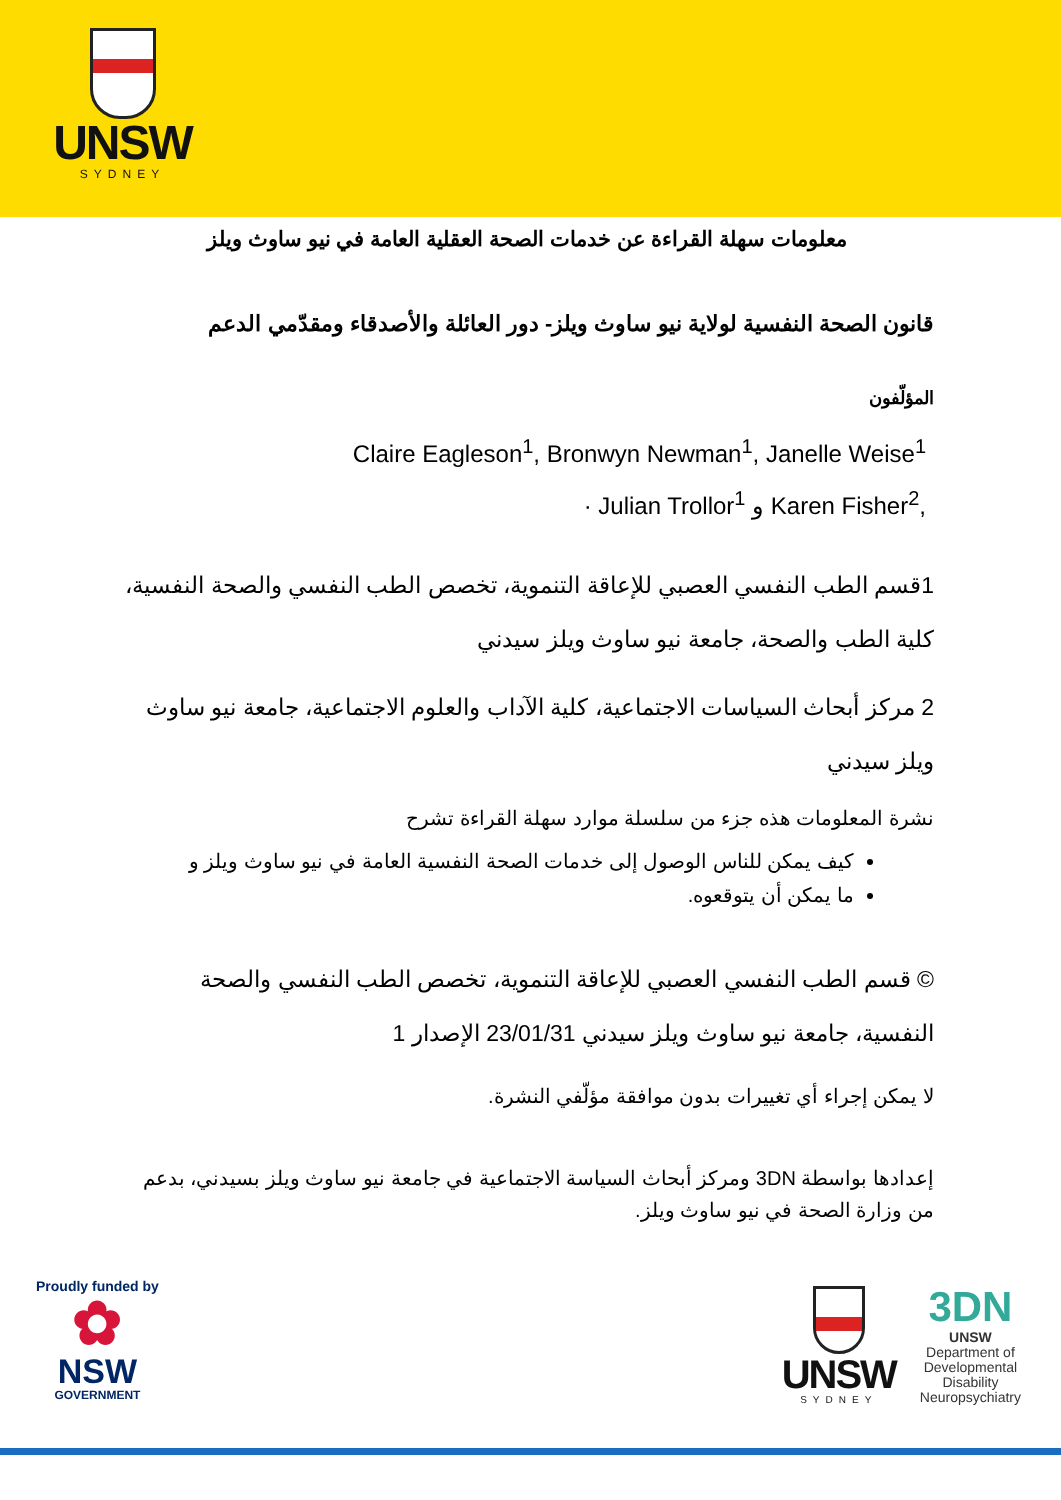UNSW
SYDNEY
معلومات سهلة القراءة عن خدمات الصحة العقلية العامة في نيو ساوث ويلز
قانون الصحة النفسية لولاية نيو ساوث ويلز- دور العائلة والأصدقاء ومقدّمي الدعم
المؤلّفون
Claire Eagleson<sup>1</sup>, Bronwyn Newman<sup>1</sup>, Janelle Weise<sup>1</sup>
· Julian Trollor<sup>1</sup> و Karen Fisher<sup>2</sup>,
1قسم الطب النفسي العصبي للإعاقة التنموية، تخصص الطب النفسي والصحة النفسية، كلية الطب والصحة، جامعة نيو ساوث ويلز سيدني
2 مركز أبحاث السياسات الاجتماعية، كلية الآداب والعلوم الاجتماعية، جامعة نيو ساوث ويلز سيدني
نشرة المعلومات هذه جزء من سلسلة موارد سهلة القراءة تشرح
كيف يمكن للناس الوصول إلى خدمات الصحة النفسية العامة في نيو ساوث ويلز و
ما يمكن أن يتوقعوه.
© قسم الطب النفسي العصبي للإعاقة التنموية، تخصص الطب النفسي والصحة النفسية، جامعة نيو ساوث ويلز سيدني 23/01/31 الإصدار 1
لا يمكن إجراء أي تغييرات بدون موافقة مؤلّفي النشرة.
إعدادها بواسطة 3DN ومركز أبحاث السياسة الاجتماعية في جامعة نيو ساوث ويلز بسيدني، بدعم من وزارة الصحة في نيو ساوث ويلز.
Proudly funded by
✿
NSW
GOVERNMENT
UNSW
SYDNEY
3DN
UNSW
Department of
Developmental
Disability
Neuropsychiatry